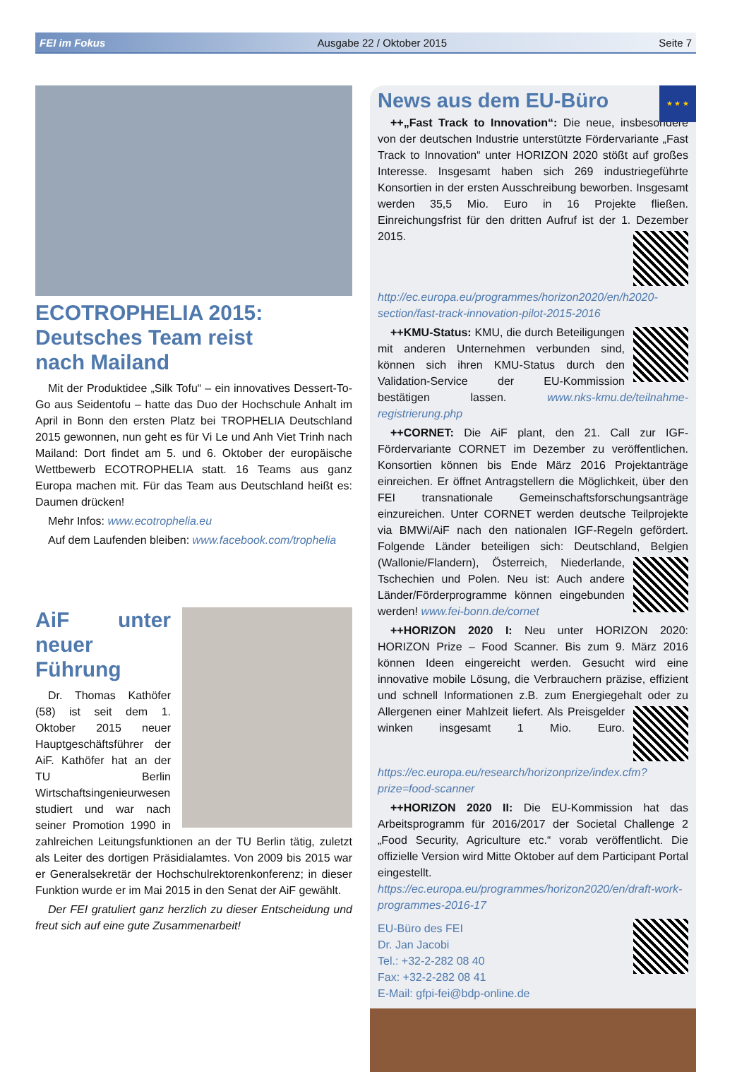FEI im Fokus Ausgabe 22 / Oktober 2015 Seite 7
ECOTROPHELIA 2015:
Deutsches Team reist
nach Mailand
Mit der Produktidee „Silk Tofu“ – ein innovatives Dessert-To-Go aus Seidentofu – hatte das Duo der Hochschule Anhalt im April in Bonn den ersten Platz bei TROPHELIA Deutschland 2015 gewonnen, nun geht es für Vi Le und Anh Viet Trinh nach Mailand: Dort findet am 5. und 6. Oktober der europäische Wettbewerb ECOTROPHELIA statt. 16 Teams aus ganz Europa machen mit. Für das Team aus Deutschland heißt es: Daumen drücken!
Mehr Infos: www.ecotrophelia.eu
Auf dem Laufenden bleiben: www.facebook.com/trophelia
AiF unter neuer Führung
Dr. Thomas Kathöfer (58) ist seit dem 1. Oktober 2015 neuer Hauptgeschäftsführer der AiF. Kathöfer hat an der TU Berlin Wirtschaftsingenieurwesen studiert und war nach seiner Promotion 1990 in zahlreichen Leitungsfunktionen an der TU Berlin tätig, zuletzt als Leiter des dortigen Präsidialamtes. Von 2009 bis 2015 war er Generalsekretär der Hochschulrektorenkonferenz; in dieser Funktion wurde er im Mai 2015 in den Senat der AiF gewählt.
Der FEI gratuliert ganz herzlich zu dieser Entscheidung und freut sich auf eine gute Zusammenarbeit!
★ ★ ★
News aus dem EU-Büro
++„Fast Track to Innovation“: Die neue, insbesondere von der deutschen Industrie unterstützte Fördervariante „Fast Track to Innovation“ unter HORIZON 2020 stößt auf großes Interesse. Insgesamt haben sich 269 industriegeführte Konsortien in der ersten Ausschreibung beworben. Insgesamt werden 35,5 Mio. Euro in 16 Projekte fließen. Einreichungsfrist für den dritten Aufruf ist der 1. Dezember 2015. http://ec.europa.eu/programmes/horizon2020/en/h2020-section/fast-track-innovation-pilot-2015-2016
++KMU-Status: KMU, die durch Beteiligungen mit anderen Unternehmen verbunden sind, können sich ihren KMU-Status durch den Validation-Service der EU-Kommission bestätigen lassen. www.nks-kmu.de/teilnahme-registrierung.php
++CORNET: Die AiF plant, den 21. Call zur IGF-Fördervariante CORNET im Dezember zu veröffentlichen. Konsortien können bis Ende März 2016 Projektanträge einreichen. Er öffnet Antragstellern die Möglichkeit, über den FEI transnationale Gemeinschaftsforschungsanträge einzureichen. Unter CORNET werden deutsche Teilprojekte via BMWi/AiF nach den nationalen IGF-Regeln gefördert. Folgende Länder beteiligen sich: Deutschland, Belgien (Wallonie/Flandern), Österreich, Niederlande, Tschechien und Polen. Neu ist: Auch andere Länder/Förderprogramme können eingebunden werden! www.fei-bonn.de/cornet
++HORIZON 2020 I: Neu unter HORIZON 2020: HORIZON Prize – Food Scanner. Bis zum 9. März 2016 können Ideen eingereicht werden. Gesucht wird eine innovative mobile Lösung, die Verbrauchern präzise, effizient und schnell Informationen z.B. zum Energiegehalt oder zu Allergenen einer Mahlzeit liefert. Als Preisgelder winken insgesamt 1 Mio. Euro. https://ec.europa.eu/research/horizonprize/index.cfm?prize=food-scanner
++HORIZON 2020 II: Die EU-Kommission hat das Arbeitsprogramm für 2016/2017 der Societal Challenge 2 „Food Security, Agriculture etc.“ vorab veröffentlicht. Die offizielle Version wird Mitte Oktober auf dem Participant Portal eingestellt. https://ec.europa.eu/programmes/horizon2020/en/draft-work-programmes-2016-17
EU-Büro des FEI
Dr. Jan Jacobi
Tel.: +32-2-282 08 40
Fax: +32-2-282 08 41
E-Mail: gfpi-fei@bdp-online.de